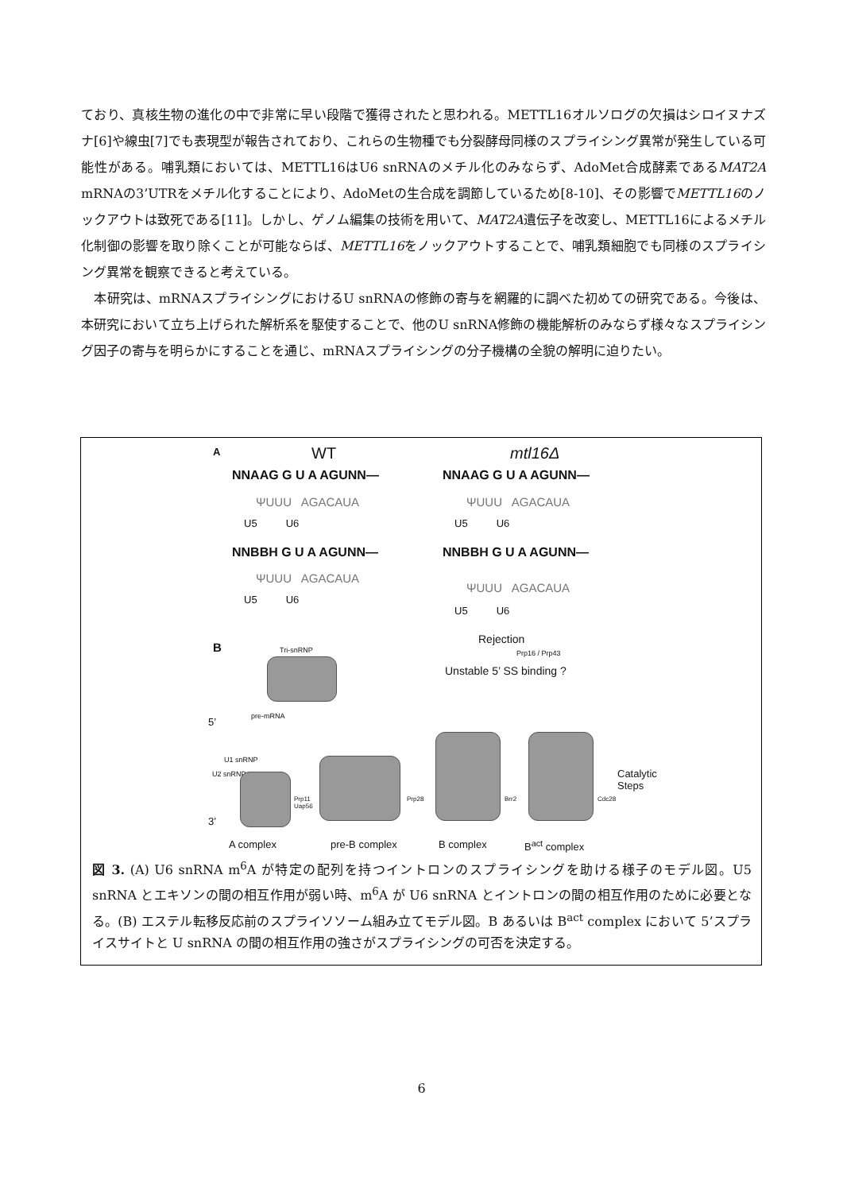ており、真核生物の進化の中で非常に早い段階で獲得されたと思われる。METTL16オルソログの欠損はシロイヌナズナ[6]や線虫[7]でも表現型が報告されており、これらの生物種でも分裂酵母同様のスプライシング異常が発生している可能性がある。哺乳類においては、METTL16はU6 snRNAのメチル化のみならず、AdoMet合成酵素であるMAT2A mRNAの3’UTRをメチル化することにより、AdoMetの生合成を調節しているため[8-10]、その影響でMETTL16のノックアウトは致死である[11]。しかし、ゲノム編集の技術を用いて、MAT2A遺伝子を改変し、METTL16によるメチル化制御の影響を取り除くことが可能ならば、METTL16をノックアウトすることで、哺乳類細胞でも同様のスプライシング異常を観察できると考えている。
　本研究は、mRNAスプライシングにおけるU snRNAの修飾の寄与を網羅的に調べた初めての研究である。今後は、本研究において立ち上げられた解析系を駆使することで、他のU snRNA修飾の機能解析のみならず様々なスプライシング因子の寄与を明らかにすることを通じ、mRNAスプライシングの分子機構の全貌の解明に迫りたい。
A WT mtl16Δ
NNAAG G U A AGUNN— NNAAG G U A AGUNN—
ΨUUU AGACAUA ΨUUU AGACAUA
U5 U6 U5 U6
NNBBH G U A AGUNN— NNBBH G U A AGUNN—
ΨUUU AGACAUA
ΨUUU AGACAUA
U5 U6
U5 U6
B Tri-snRNP
Rejection
Prp16 / Prp43
Unstable 5’ SS binding ?
5’ pre-mRNA
U1 snRNP
U2 snRNP
Prp11
Uap56
Prp28 Brr2 Cdc28
Catalytic
Steps
3’
A complex pre-B complex B complex B<sup>act</sup> complex
図 3. (A) U6 snRNA m<sup>6</sup>A が特定の配列を持つイントロンのスプライシングを助ける様子のモデル図。U5 snRNA とエキソンの間の相互作用が弱い時、m<sup>6</sup>A が U6 snRNA とイントロンの間の相互作用のために必要となる。(B) エステル転移反応前のスプライソソーム組み立てモデル図。B あるいは B<sup>act</sup> complex において 5’スプライスサイトと U snRNA の間の相互作用の強さがスプライシングの可否を決定する。
6